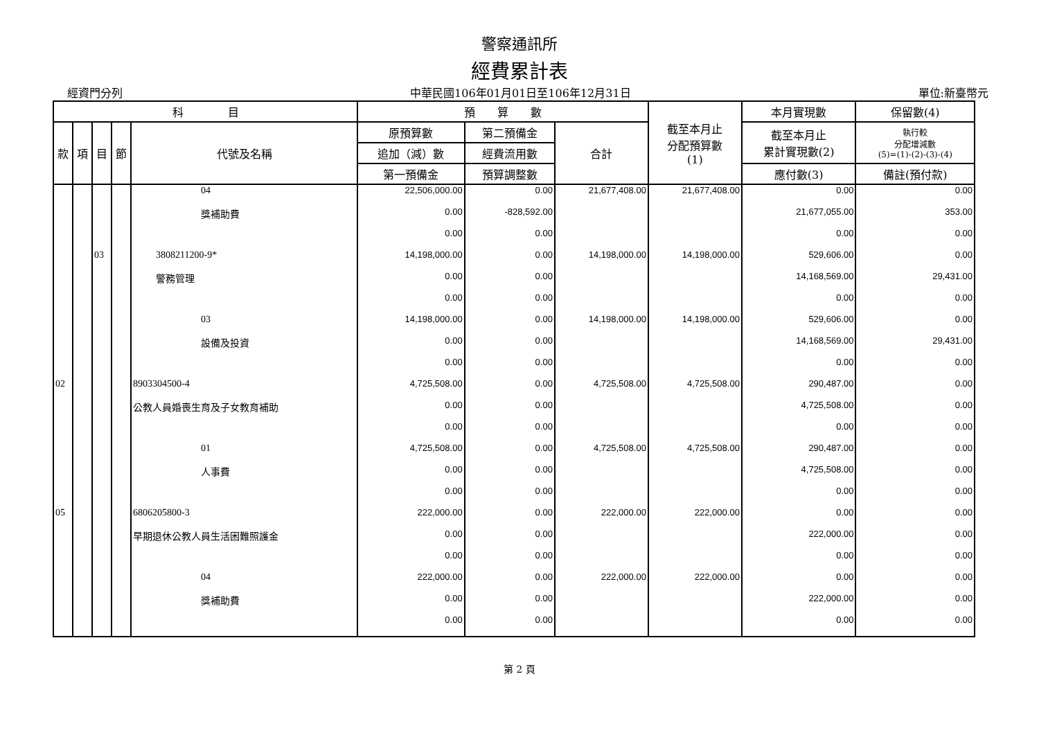警察通訊所
經費累計表
經資門分列 中華民國106年01月01日至106年12月31日 單位:新臺幣元
| 科 目 | | | | | 預 算 數 | | | 截至本月止 分配預算數 (1) | 本月實現數 | 保留數(4) |
| --- | --- | --- | --- | --- | --- | --- | --- | --- | --- | --- |
| 款 | 項 | 目 | 節 | 代號及名稱 | 原預算數 | 第二預備金 | 合計 | | 截至本月止 累計實現數(2) | 執行較 分配增減數 (5)=(1)-(2)-(3)-(4) |
| | | | | | 追加（減）數 | 經費流用數 | | | | |
| | | | | | 第一預備金 | 預算調整數 | | | 應付數(3) | 備註(預付款) |
| | | | | 04 | 22,506,000.00 | 0.00 | 21,677,408.00 | 21,677,408.00 | 0.00 | 0.00 |
| | | | | 獎補助費 | 0.00 | -828,592.00 | | | 21,677,055.00 | 353.00 |
| | | | | | 0.00 | 0.00 | | | 0.00 | 0.00 |
| | | 03 | | 3808211200-9* | 14,198,000.00 | 0.00 | 14,198,000.00 | 14,198,000.00 | 529,606.00 | 0.00 |
| | | | | 警務管理 | 0.00 | 0.00 | | | 14,168,569.00 | 29,431.00 |
| | | | | | 0.00 | 0.00 | | | 0.00 | 0.00 |
| | | | | 03 | 14,198,000.00 | 0.00 | 14,198,000.00 | 14,198,000.00 | 529,606.00 | 0.00 |
| | | | | 設備及投資 | 0.00 | 0.00 | | | 14,168,569.00 | 29,431.00 |
| | | | | | 0.00 | 0.00 | | | 0.00 | 0.00 |
| 02 | | | | 8903304500-4 | 4,725,508.00 | 0.00 | 4,725,508.00 | 4,725,508.00 | 290,487.00 | 0.00 |
| | | | | 公教人員婚喪生育及子女教育補助 | 0.00 | 0.00 | | | 4,725,508.00 | 0.00 |
| | | | | | 0.00 | 0.00 | | | 0.00 | 0.00 |
| | | | | 01 | 4,725,508.00 | 0.00 | 4,725,508.00 | 4,725,508.00 | 290,487.00 | 0.00 |
| | | | | 人事費 | 0.00 | 0.00 | | | 4,725,508.00 | 0.00 |
| | | | | | 0.00 | 0.00 | | | 0.00 | 0.00 |
| 05 | | | | 6806205800-3 | 222,000.00 | 0.00 | 222,000.00 | 222,000.00 | 0.00 | 0.00 |
| | | | | 早期退休公教人員生活困難照護金 | 0.00 | 0.00 | | | 222,000.00 | 0.00 |
| | | | | | 0.00 | 0.00 | | | 0.00 | 0.00 |
| | | | | 04 | 222,000.00 | 0.00 | 222,000.00 | 222,000.00 | 0.00 | 0.00 |
| | | | | 獎補助費 | 0.00 | 0.00 | | | 222,000.00 | 0.00 |
| | | | | | 0.00 | 0.00 | | | 0.00 | 0.00 |
第 2 頁